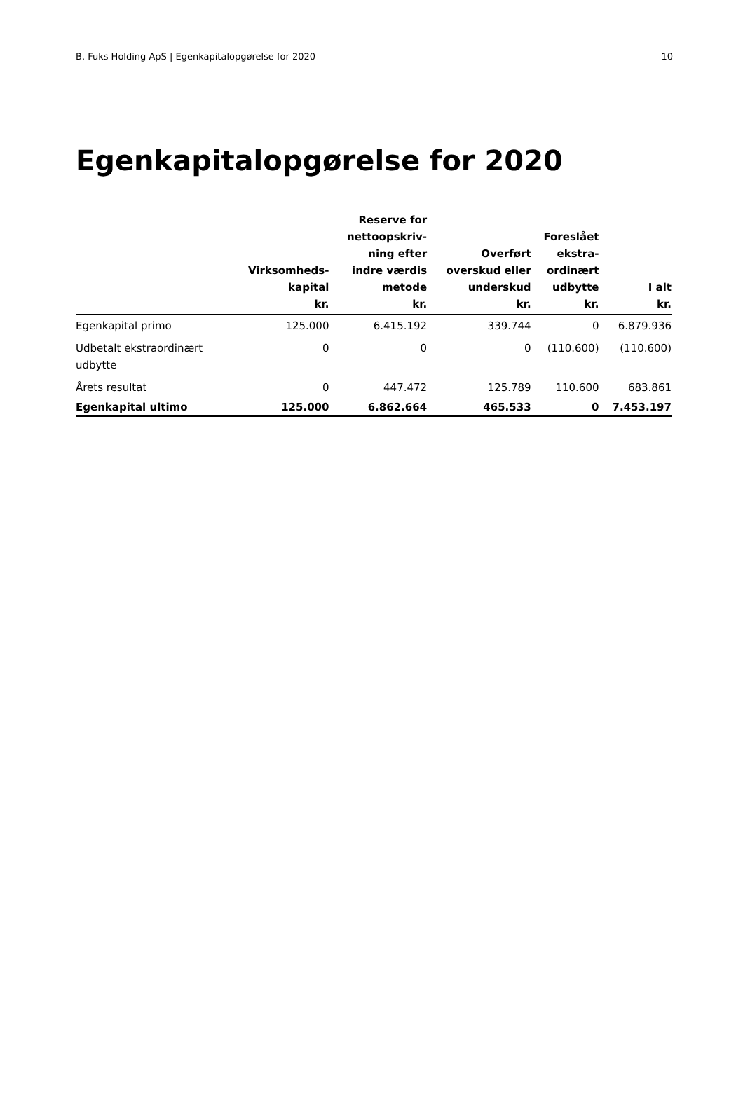B. Fuks Holding ApS | Egenkapitalopgørelse for 2020 10
Egenkapitalopgørelse for 2020
| | Virksomheds- kapital kr. | Reserve for nettoopskriv- ning efter indre værdis metode kr. | Overført overskud eller underskud kr. | Foreslået ekstra- ordinært udbytte kr. | I alt kr. |
| --- | --- | --- | --- | --- | --- |
| Egenkapital primo | 125.000 | 6.415.192 | 339.744 | 0 | 6.879.936 |
| Udbetalt ekstraordinært udbytte | 0 | 0 | 0 | (110.600) | (110.600) |
| Årets resultat | 0 | 447.472 | 125.789 | 110.600 | 683.861 |
| Egenkapital ultimo | 125.000 | 6.862.664 | 465.533 | 0 | 7.453.197 |